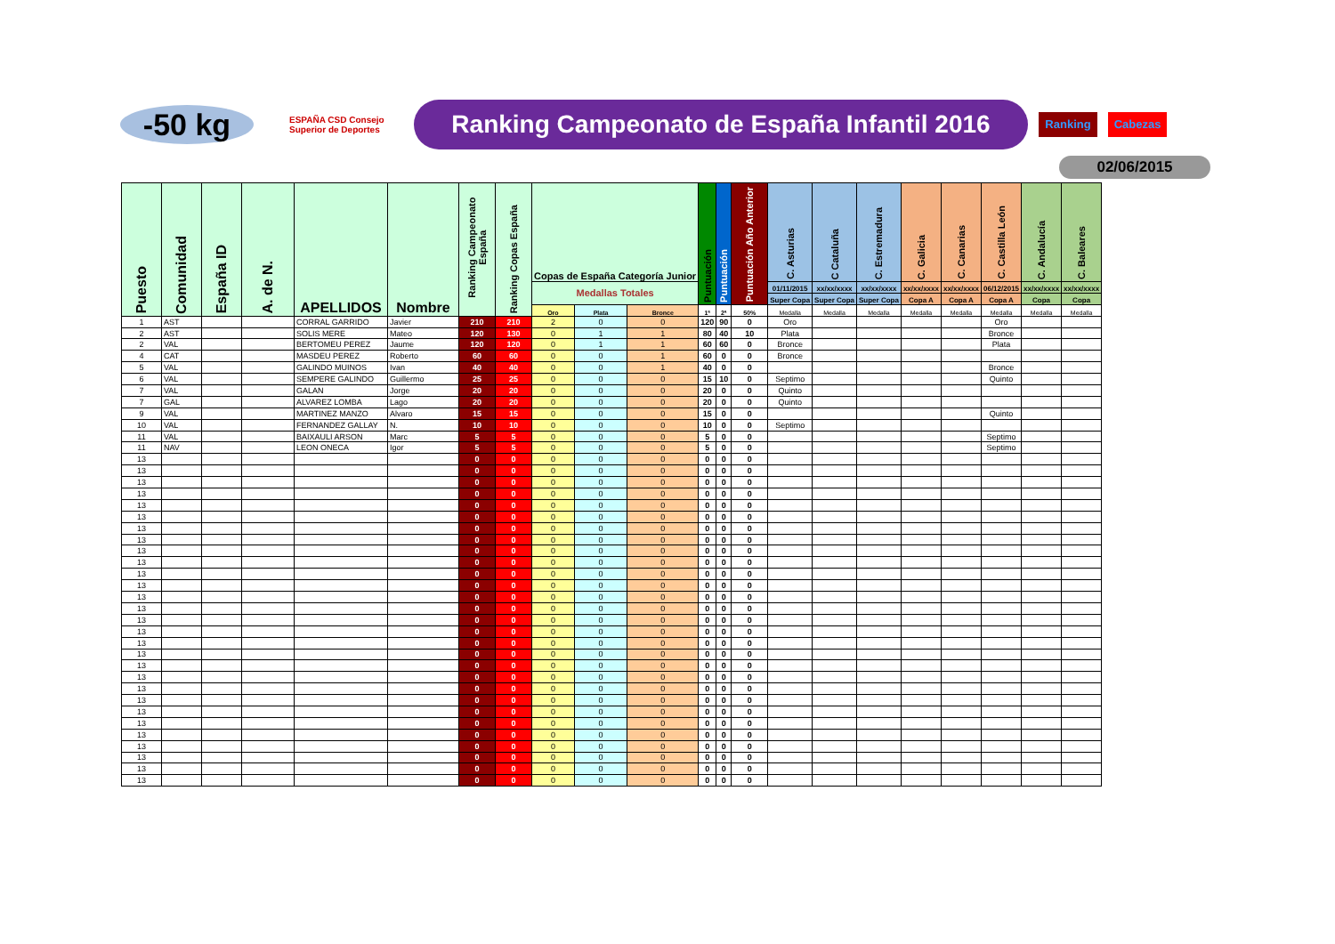-50 kg
ESPAÑA CSD Consejo Superior de Deportes
Ranking Campeonato de España Infantil 2016
Ranking Cabezas
02/06/2015
| Puesto | Comunidad | España ID | A. de N. | APELLIDOS | Nombre | Ranking Campeonato España | Ranking Copas España | Copas de España Categoría Junior | | | Puntuación | Puntuación | Puntuación Año Anterior | C. Asturias | C Cataluña | C. Estremadura | C. Galicia | C. Canarias | C. Castilla León | C. Andalucía | C. Baleares |
| --- | --- | --- | --- | --- | --- | --- | --- | --- | --- | --- | --- | --- | --- | --- | --- | --- | --- | --- | --- | --- | --- |
| | | | | | | | | Medallas Totales | | | | | | 01/11/2015 | xx/xx/xxxx | xx/xx/xxxx | xx/xx/xxxx | xx/xx/xxxx | 06/12/2015 | xx/xx/xxxx | xx/xx/xxxx |
| | | | | | | | | | | | | | | Super Copa | Super Copa | Super Copa | Copa A | Copa A | Copa A | Copa | Copa |
| | | | | | | | | Oro | Plata | Bronce | 1ª | 2ª | 50% | Medalla | Medalla | Medalla | Medalla | Medalla | Medalla | Medalla | Medalla |
| 1 | AST | | | CORRAL GARRIDO | Javier | 210 | 210 | 2 | 0 | 0 | 120 | 90 | 0 | Oro | | | | | Oro | | |
| 2 | AST | | | SOLIS MERE | Mateo | 120 | 130 | 0 | 1 | 1 | 80 | 40 | 10 | Plata | | | | | Bronce | | |
| 2 | VAL | | | BERTOMEU PEREZ | Jaume | 120 | 120 | 0 | 1 | 1 | 60 | 60 | 0 | Bronce | | | | | Plata | | |
| 4 | CAT | | | MASDEU PEREZ | Roberto | 60 | 60 | 0 | 0 | 1 | 60 | 0 | 0 | Bronce | | | | | | | |
| 5 | VAL | | | GALINDO MUINOS | Ivan | 40 | 40 | 0 | 0 | 1 | 40 | 0 | 0 | | | | | | Bronce | | |
| 6 | VAL | | | SEMPERE GALINDO | Guillermo | 25 | 25 | 0 | 0 | 0 | 15 | 10 | 0 | Septimo | | | | | Quinto | | |
| 7 | VAL | | | GALAN | Jorge | 20 | 20 | 0 | 0 | 0 | 20 | 0 | 0 | Quinto | | | | | | | |
| 7 | GAL | | | ALVAREZ LOMBA | Lago | 20 | 20 | 0 | 0 | 0 | 20 | 0 | 0 | Quinto | | | | | | | |
| 9 | VAL | | | MARTINEZ MANZO | Alvaro | 15 | 15 | 0 | 0 | 0 | 15 | 0 | 0 | | | | | | Quinto | | |
| 10 | VAL | | | FERNANDEZ GALLAY | N. | 10 | 10 | 0 | 0 | 0 | 10 | 0 | 0 | Septimo | | | | | | | |
| 11 | VAL | | | BAIXAULI ARSON | Marc | 5 | 5 | 0 | 0 | 0 | 5 | 0 | 0 | | | | | | Septimo | | |
| 11 | NAV | | | LEON ONECA | Igor | 5 | 5 | 0 | 0 | 0 | 5 | 0 | 0 | | | | | | Septimo | | |
| 13 | | | | | | 0 | 0 | 0 | 0 | 0 | 0 | 0 | 0 | | | | | | | | |
| 13 | | | | | | 0 | 0 | 0 | 0 | 0 | 0 | 0 | 0 | | | | | | | | |
| 13 | | | | | | 0 | 0 | 0 | 0 | 0 | 0 | 0 | 0 | | | | | | | | |
| 13 | | | | | | 0 | 0 | 0 | 0 | 0 | 0 | 0 | 0 | | | | | | | | |
| 13 | | | | | | 0 | 0 | 0 | 0 | 0 | 0 | 0 | 0 | | | | | | | | |
| 13 | | | | | | 0 | 0 | 0 | 0 | 0 | 0 | 0 | 0 | | | | | | | | |
| 13 | | | | | | 0 | 0 | 0 | 0 | 0 | 0 | 0 | 0 | | | | | | | | |
| 13 | | | | | | 0 | 0 | 0 | 0 | 0 | 0 | 0 | 0 | | | | | | | | |
| 13 | | | | | | 0 | 0 | 0 | 0 | 0 | 0 | 0 | 0 | | | | | | | | |
| 13 | | | | | | 0 | 0 | 0 | 0 | 0 | 0 | 0 | 0 | | | | | | | | |
| 13 | | | | | | 0 | 0 | 0 | 0 | 0 | 0 | 0 | 0 | | | | | | | | |
| 13 | | | | | | 0 | 0 | 0 | 0 | 0 | 0 | 0 | 0 | | | | | | | | |
| 13 | | | | | | 0 | 0 | 0 | 0 | 0 | 0 | 0 | 0 | | | | | | | | |
| 13 | | | | | | 0 | 0 | 0 | 0 | 0 | 0 | 0 | 0 | | | | | | | | |
| 13 | | | | | | 0 | 0 | 0 | 0 | 0 | 0 | 0 | 0 | | | | | | | | |
| 13 | | | | | | 0 | 0 | 0 | 0 | 0 | 0 | 0 | 0 | | | | | | | | |
| 13 | | | | | | 0 | 0 | 0 | 0 | 0 | 0 | 0 | 0 | | | | | | | | |
| 13 | | | | | | 0 | 0 | 0 | 0 | 0 | 0 | 0 | 0 | | | | | | | | |
| 13 | | | | | | 0 | 0 | 0 | 0 | 0 | 0 | 0 | 0 | | | | | | | | |
| 13 | | | | | | 0 | 0 | 0 | 0 | 0 | 0 | 0 | 0 | | | | | | | | |
| 13 | | | | | | 0 | 0 | 0 | 0 | 0 | 0 | 0 | 0 | | | | | | | | |
| 13 | | | | | | 0 | 0 | 0 | 0 | 0 | 0 | 0 | 0 | | | | | | | | |
| 13 | | | | | | 0 | 0 | 0 | 0 | 0 | 0 | 0 | 0 | | | | | | | | |
| 13 | | | | | | 0 | 0 | 0 | 0 | 0 | 0 | 0 | 0 | | | | | | | | |
| 13 | | | | | | 0 | 0 | 0 | 0 | 0 | 0 | 0 | 0 | | | | | | | | |
| 13 | | | | | | 0 | 0 | 0 | 0 | 0 | 0 | 0 | 0 | | | | | | | | |
| 13 | | | | | | 0 | 0 | 0 | 0 | 0 | 0 | 0 | 0 | | | | | | | | |
| 13 | | | | | | 0 | 0 | 0 | 0 | 0 | 0 | 0 | 0 | | | | | | | | |
| 13 | | | | | | 0 | 0 | 0 | 0 | 0 | 0 | 0 | 0 | | | | | | | | |